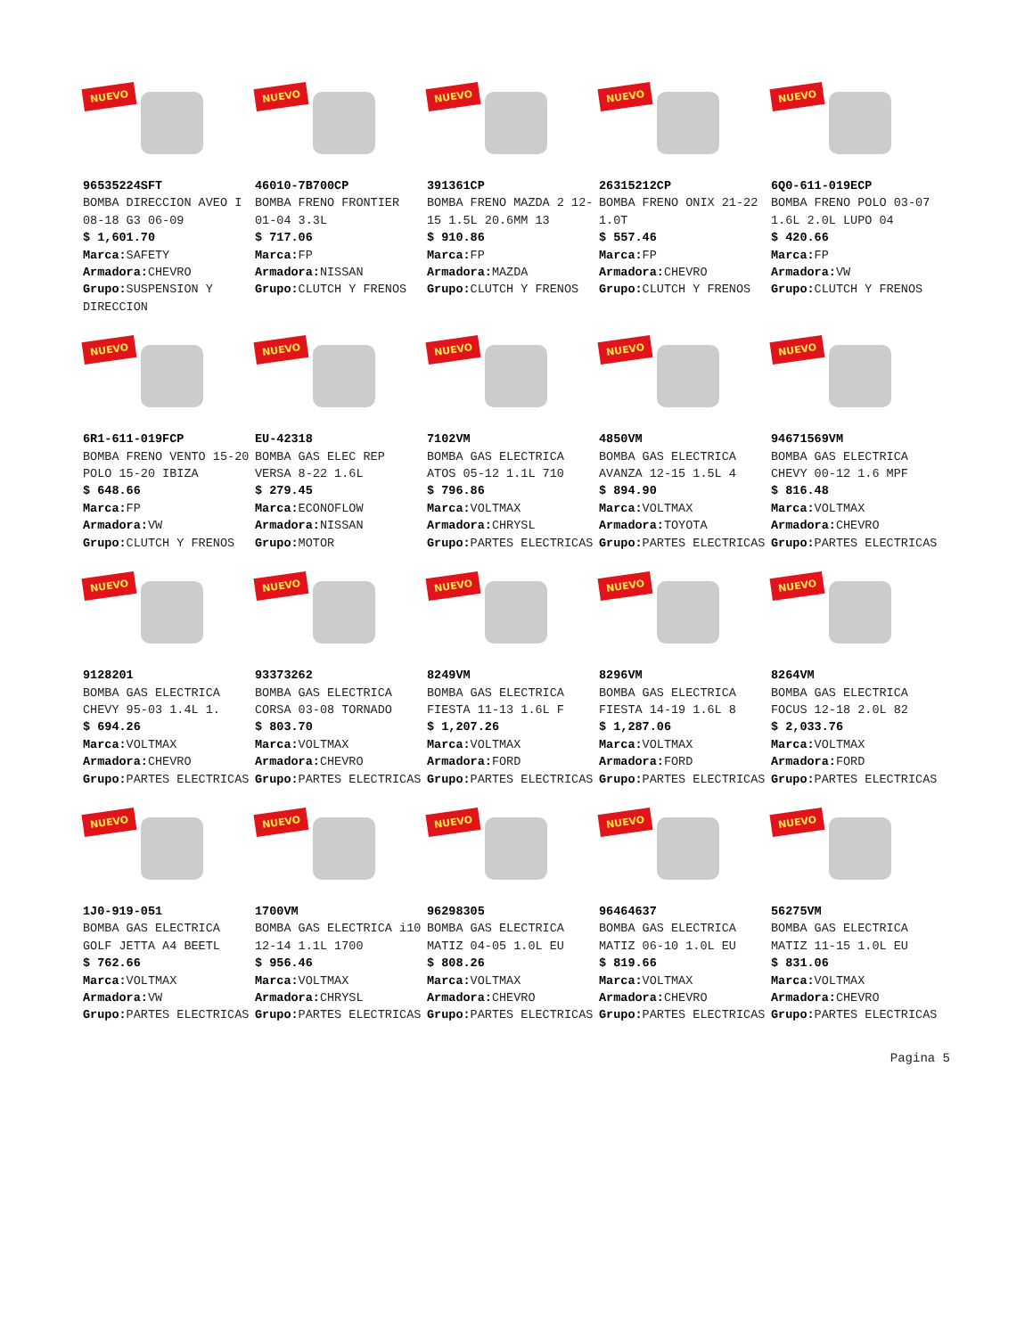NUEVO
96535224SFT
BOMBA DIRECCION AVEO I 08-18 G3 06-09
$ 1,601.70
Marca: SAFETY
Armadora: CHEVRO
Grupo: SUSPENSION Y DIRECCION
NUEVO
46010-7B700CP
BOMBA FRENO FRONTIER 01-04 3.3L
$ 717.06
Marca: FP
Armadora: NISSAN
Grupo: CLUTCH Y FRENOS
NUEVO
391361CP
BOMBA FRENO MAZDA 2 12-15 1.5L 20.6MM 13
$ 910.86
Marca: FP
Armadora: MAZDA
Grupo: CLUTCH Y FRENOS
NUEVO
26315212CP
BOMBA FRENO ONIX 21-22 1.0T
$ 557.46
Marca: FP
Armadora: CHEVRO
Grupo: CLUTCH Y FRENOS
NUEVO
6Q0-611-019ECP
BOMBA FRENO POLO 03-07 1.6L 2.0L LUPO 04
$ 420.66
Marca: FP
Armadora: VW
Grupo: CLUTCH Y FRENOS
NUEVO
6R1-611-019FCP
BOMBA FRENO VENTO 15-20 POLO 15-20 IBIZA
$ 648.66
Marca: FP
Armadora: VW
Grupo: CLUTCH Y FRENOS
NUEVO
EU-42318
BOMBA GAS ELEC REP VERSA 8-22 1.6L
$ 279.45
Marca: ECONOFLOW
Armadora: NISSAN
Grupo: MOTOR
NUEVO
7102VM
BOMBA GAS ELECTRICA ATOS 05-12 1.1L 710
$ 796.86
Marca: VOLTMAX
Armadora: CHRYSL
Grupo: PARTES ELECTRICAS
NUEVO
4850VM
BOMBA GAS ELECTRICA AVANZA 12-15 1.5L 4
$ 894.90
Marca: VOLTMAX
Armadora: TOYOTA
Grupo: PARTES ELECTRICAS
NUEVO
94671569VM
BOMBA GAS ELECTRICA CHEVY 00-12 1.6 MPF
$ 816.48
Marca: VOLTMAX
Armadora: CHEVRO
Grupo: PARTES ELECTRICAS
NUEVO
9128201
BOMBA GAS ELECTRICA CHEVY 95-03 1.4L 1.
$ 694.26
Marca: VOLTMAX
Armadora: CHEVRO
Grupo: PARTES ELECTRICAS
NUEVO
93373262
BOMBA GAS ELECTRICA CORSA 03-08 TORNADO
$ 803.70
Marca: VOLTMAX
Armadora: CHEVRO
Grupo: PARTES ELECTRICAS
NUEVO
8249VM
BOMBA GAS ELECTRICA FIESTA 11-13 1.6L F
$ 1,207.26
Marca: VOLTMAX
Armadora: FORD
Grupo: PARTES ELECTRICAS
NUEVO
8296VM
BOMBA GAS ELECTRICA FIESTA 14-19 1.6L 8
$ 1,287.06
Marca: VOLTMAX
Armadora: FORD
Grupo: PARTES ELECTRICAS
NUEVO
8264VM
BOMBA GAS ELECTRICA FOCUS 12-18 2.0L 82
$ 2,033.76
Marca: VOLTMAX
Armadora: FORD
Grupo: PARTES ELECTRICAS
NUEVO
1J0-919-051
BOMBA GAS ELECTRICA GOLF JETTA A4 BEETL
$ 762.66
Marca: VOLTMAX
Armadora: VW
Grupo: PARTES ELECTRICAS
NUEVO
1700VM
BOMBA GAS ELECTRICA i10 12-14 1.1L 1700
$ 956.46
Marca: VOLTMAX
Armadora: CHRYSL
Grupo: PARTES ELECTRICAS
NUEVO
96298305
BOMBA GAS ELECTRICA MATIZ 04-05 1.0L EU
$ 808.26
Marca: VOLTMAX
Armadora: CHEVRO
Grupo: PARTES ELECTRICAS
NUEVO
96464637
BOMBA GAS ELECTRICA MATIZ 06-10 1.0L EU
$ 819.66
Marca: VOLTMAX
Armadora: CHEVRO
Grupo: PARTES ELECTRICAS
NUEVO
56275VM
BOMBA GAS ELECTRICA MATIZ 11-15 1.0L EU
$ 831.06
Marca: VOLTMAX
Armadora: CHEVRO
Grupo: PARTES ELECTRICAS
Pagina 5